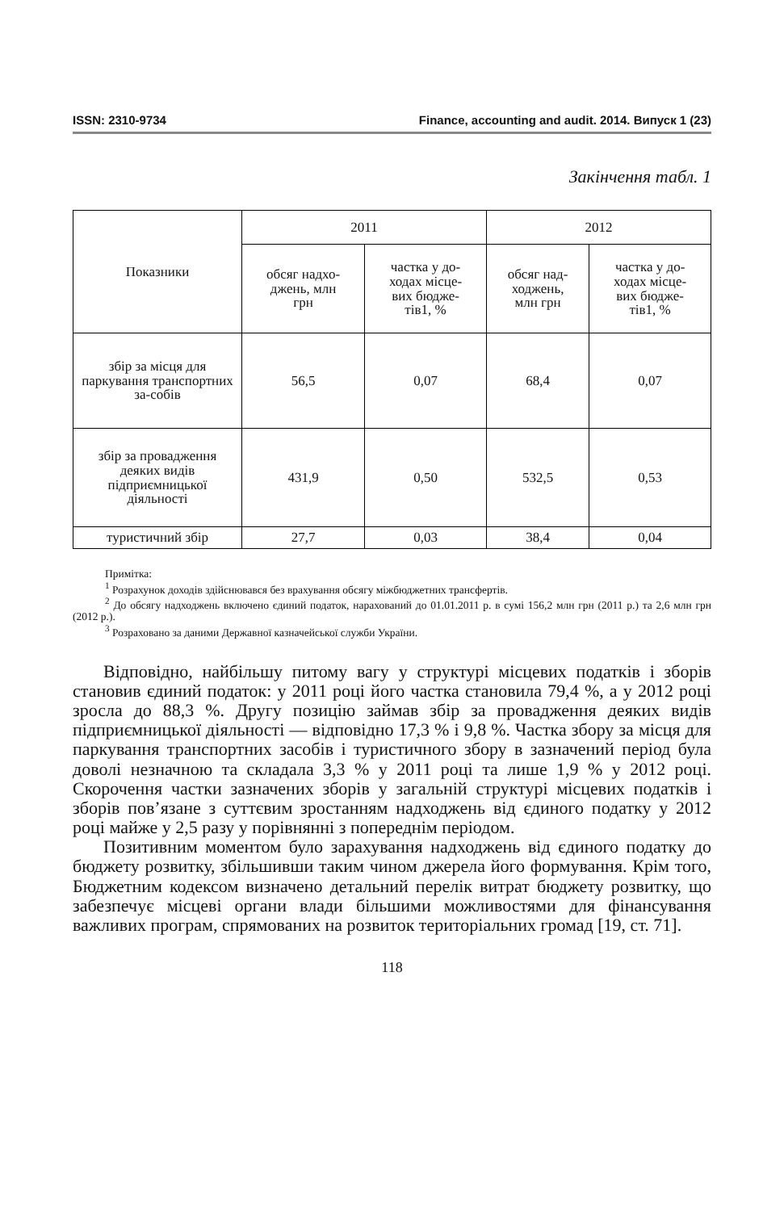ISSN: 2310-9734 Finance, accounting and audit. 2014. Випуск 1 (23)
Закінчення табл. 1
| Показники | 2011 | | 2012 | |
| --- | --- | --- | --- | --- |
| | обсяг надхо- джень, млн грн | частка у до- ходах місце- вих бюдже- тів1, % | обсяг над- ходжень, млн грн | частка у до- ходах місце- вих бюдже- тів1, % |
| збір за місця для паркування транспортних за-собів | 56,5 | 0,07 | 68,4 | 0,07 |
| збір за провадження деяких видів підприємницької діяльності | 431,9 | 0,50 | 532,5 | 0,53 |
| туристичний збір | 27,7 | 0,03 | 38,4 | 0,04 |
Примітка:
<sup>1</sup> Розрахунок доходів здійснювався без врахування обсягу міжбюджетних трансфертів.
<sup>2</sup> До обсягу надходжень включено єдиний податок, нарахований до 01.01.2011 р. в сумі 156,2 млн грн (2011 р.) та 2,6 млн грн (2012 р.).
<sup>3</sup> Розраховано за даними Державної казначейської служби України.
Відповідно, найбільшу питому вагу у структурі місцевих податків і зборів становив єдиний податок: у 2011 році його частка становила 79,4 %, а у 2012 році зросла до 88,3 %. Другу позицію займав збір за провадження деяких видів підприємницької діяльності — відповідно 17,3 % і 9,8 %. Частка збору за місця для паркування транспортних засобів і туристичного збору в зазначений період була доволі незначною та складала 3,3 % у 2011 році та лише 1,9 % у 2012 році. Скорочення частки зазначених зборів у загальній структурі місцевих податків і зборів пов’язане з суттєвим зростанням надходжень від єдиного податку у 2012 році майже у 2,5 разу у порівнянні з попереднім періодом.
Позитивним моментом було зарахування надходжень від єдиного податку до бюджету розвитку, збільшивши таким чином джерела його формування. Крім того, Бюджетним кодексом визначено детальний перелік витрат бюджету розвитку, що забезпечує місцеві органи влади більшими можливостями для фінансування важливих програм, спрямованих на розвиток територіальних громад [19, ст. 71].
118